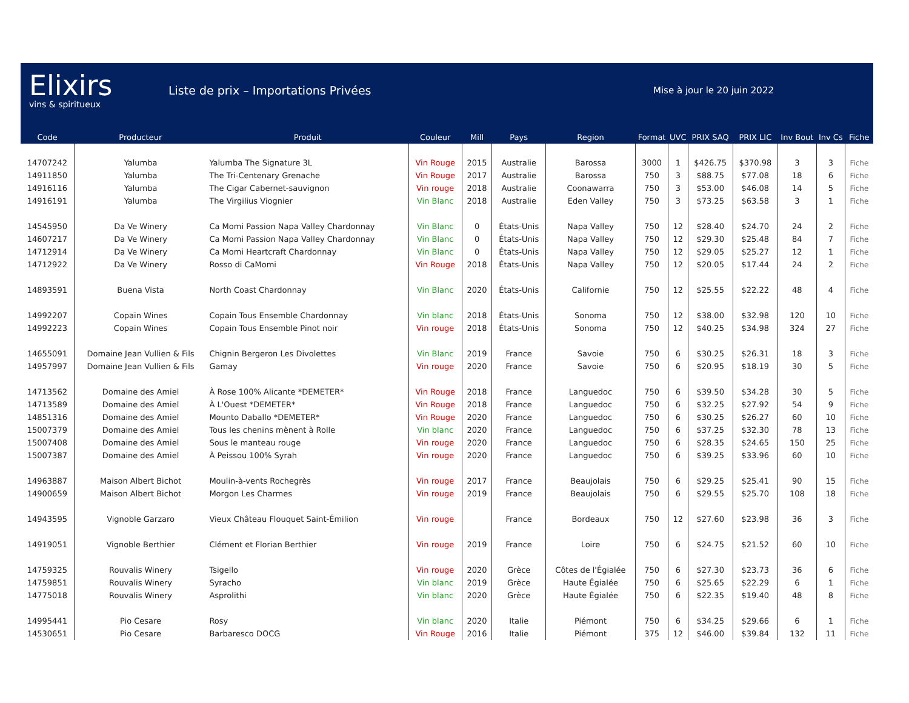Elixirs
vins & spiritueux
Liste de prix – Importations Privées
Mise à jour le 20 juin 2022
| Code | Producteur | Produit | Couleur | Mill | Pays | Region | Format | UVC | PRIX SAQ | PRIX LIC | Inv Bout | Inv Cs | Fiche |
| --- | --- | --- | --- | --- | --- | --- | --- | --- | --- | --- | --- | --- | --- |
| 14707242 | Yalumba | Yalumba The Signature 3L | Vin Rouge | 2015 | Australie | Barossa | 3000 | 1 | $426.75 | $370.98 | 3 | 3 | Fiche |
| 14911850 | Yalumba | The Tri-Centenary Grenache | Vin Rouge | 2017 | Australie | Barossa | 750 | 3 | $88.75 | $77.08 | 18 | 6 | Fiche |
| 14916116 | Yalumba | The Cigar Cabernet-sauvignon | Vin rouge | 2018 | Australie | Coonawarra | 750 | 3 | $53.00 | $46.08 | 14 | 5 | Fiche |
| 14916191 | Yalumba | The Virgilius Viognier | Vin Blanc | 2018 | Australie | Eden Valley | 750 | 3 | $73.25 | $63.58 | 3 | 1 | Fiche |
| 14545950 | Da Ve Winery | Ca Momi Passion Napa Valley Chardonnay | Vin Blanc | 0 | États-Unis | Napa Valley | 750 | 12 | $28.40 | $24.70 | 24 | 2 | Fiche |
| 14607217 | Da Ve Winery | Ca Momi Passion Napa Valley Chardonnay | Vin Blanc | 0 | États-Unis | Napa Valley | 750 | 12 | $29.30 | $25.48 | 84 | 7 | Fiche |
| 14712914 | Da Ve Winery | Ca Momi Heartcraft Chardonnay | Vin Blanc | 0 | États-Unis | Napa Valley | 750 | 12 | $29.05 | $25.27 | 12 | 1 | Fiche |
| 14712922 | Da Ve Winery | Rosso di CaMomi | Vin Rouge | 2018 | États-Unis | Napa Valley | 750 | 12 | $20.05 | $17.44 | 24 | 2 | Fiche |
| 14893591 | Buena Vista | North Coast Chardonnay | Vin Blanc | 2020 | États-Unis | Californie | 750 | 12 | $25.55 | $22.22 | 48 | 4 | Fiche |
| 14992207 | Copain Wines | Copain Tous Ensemble Chardonnay | Vin blanc | 2018 | États-Unis | Sonoma | 750 | 12 | $38.00 | $32.98 | 120 | 10 | Fiche |
| 14992223 | Copain Wines | Copain Tous Ensemble Pinot noir | Vin rouge | 2018 | États-Unis | Sonoma | 750 | 12 | $40.25 | $34.98 | 324 | 27 | Fiche |
| 14655091 | Domaine Jean Vullien & Fils | Chignin Bergeron Les Divolettes | Vin Blanc | 2019 | France | Savoie | 750 | 6 | $30.25 | $26.31 | 18 | 3 | Fiche |
| 14957997 | Domaine Jean Vullien & Fils | Gamay | Vin rouge | 2020 | France | Savoie | 750 | 6 | $20.95 | $18.19 | 30 | 5 | Fiche |
| 14713562 | Domaine des Amiel | À Rose 100% Alicante *DEMETER* | Vin Rouge | 2018 | France | Languedoc | 750 | 6 | $39.50 | $34.28 | 30 | 5 | Fiche |
| 14713589 | Domaine des Amiel | À L'Ouest *DEMETER* | Vin Rouge | 2018 | France | Languedoc | 750 | 6 | $32.25 | $27.92 | 54 | 9 | Fiche |
| 14851316 | Domaine des Amiel | Mounto Daballo *DEMETER* | Vin Rouge | 2020 | France | Languedoc | 750 | 6 | $30.25 | $26.27 | 60 | 10 | Fiche |
| 15007379 | Domaine des Amiel | Tous les chenins mènent à Rolle | Vin blanc | 2020 | France | Languedoc | 750 | 6 | $37.25 | $32.30 | 78 | 13 | Fiche |
| 15007408 | Domaine des Amiel | Sous le manteau rouge | Vin rouge | 2020 | France | Languedoc | 750 | 6 | $28.35 | $24.65 | 150 | 25 | Fiche |
| 15007387 | Domaine des Amiel | À Peissou 100% Syrah | Vin rouge | 2020 | France | Languedoc | 750 | 6 | $39.25 | $33.96 | 60 | 10 | Fiche |
| 14963887 | Maison Albert Bichot | Moulin-à-vents Rochegrès | Vin rouge | 2017 | France | Beaujolais | 750 | 6 | $29.25 | $25.41 | 90 | 15 | Fiche |
| 14900659 | Maison Albert Bichot | Morgon Les Charmes | Vin rouge | 2019 | France | Beaujolais | 750 | 6 | $29.55 | $25.70 | 108 | 18 | Fiche |
| 14943595 | Vignoble Garzaro | Vieux Château Flouquet Saint-Émilion | Vin rouge | | France | Bordeaux | 750 | 12 | $27.60 | $23.98 | 36 | 3 | Fiche |
| 14919051 | Vignoble Berthier | Clément et Florian Berthier | Vin rouge | 2019 | France | Loire | 750 | 6 | $24.75 | $21.52 | 60 | 10 | Fiche |
| 14759325 | Rouvalis Winery | Tsigello | Vin rouge | 2020 | Grèce | Côtes de l'Égialée | 750 | 6 | $27.30 | $23.73 | 36 | 6 | Fiche |
| 14759851 | Rouvalis Winery | Syracho | Vin blanc | 2019 | Grèce | Haute Égialée | 750 | 6 | $25.65 | $22.29 | 6 | 1 | Fiche |
| 14775018 | Rouvalis Winery | Asprolithi | Vin blanc | 2020 | Grèce | Haute Égialée | 750 | 6 | $22.35 | $19.40 | 48 | 8 | Fiche |
| 14995441 | Pio Cesare | Rosy | Vin blanc | 2020 | Italie | Piémont | 750 | 6 | $34.25 | $29.66 | 6 | 1 | Fiche |
| 14530651 | Pio Cesare | Barbaresco DOCG | Vin Rouge | 2016 | Italie | Piémont | 375 | 12 | $46.00 | $39.84 | 132 | 11 | Fiche |